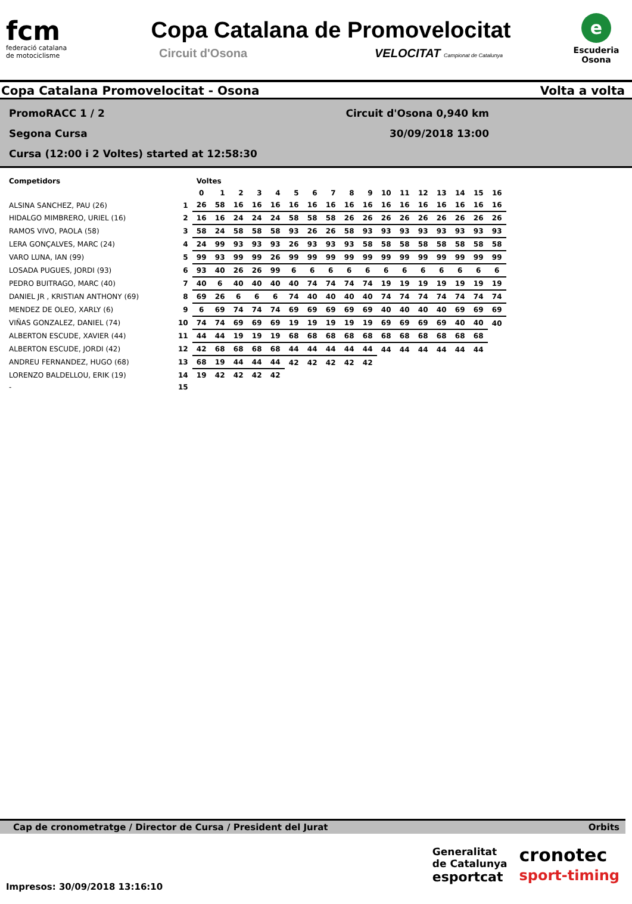fcm
federació catalana
de motociclisme
Copa Catalana de Promovelocitat
Circuit d'Osona VELOCITAT Campionat de Catalunya
e
Escuderia
Osona
Copa Catalana Promovelocitat - Osona Volta a volta
PromoRACC 1 / 2 Circuit d'Osona 0,940 km
Segona Cursa 30/09/2018 13:00
Cursa (12:00 i 2 Voltes) started at 12:58:30
| Competidors | | Voltes | | | | | | | | | | | | | | | | |
| --- | --- | --- | --- | --- | --- | --- | --- | --- | --- | --- | --- | --- | --- | --- | --- | --- | --- | --- |
| | | 0 | 1 | 2 | 3 | 4 | 5 | 6 | 7 | 8 | 9 | 10 | 11 | 12 | 13 | 14 | 15 | 16 |
| ALSINA SANCHEZ, PAU (26) | 1 | 26 | 58 | 16 | 16 | 16 | 16 | 16 | 16 | 16 | 16 | 16 | 16 | 16 | 16 | 16 | 16 | 16 |
| HIDALGO MIMBRERO, URIEL (16) | 2 | 16 | 16 | 24 | 24 | 24 | 58 | 58 | 58 | 26 | 26 | 26 | 26 | 26 | 26 | 26 | 26 | 26 |
| RAMOS VIVO, PAOLA (58) | 3 | 58 | 24 | 58 | 58 | 58 | 93 | 26 | 26 | 58 | 93 | 93 | 93 | 93 | 93 | 93 | 93 | 93 |
| LERA GONÇALVES, MARC (24) | 4 | 24 | 99 | 93 | 93 | 93 | 26 | 93 | 93 | 93 | 58 | 58 | 58 | 58 | 58 | 58 | 58 | 58 |
| VARO LUNA, IAN (99) | 5 | 99 | 93 | 99 | 99 | 26 | 99 | 99 | 99 | 99 | 99 | 99 | 99 | 99 | 99 | 99 | 99 | 99 |
| LOSADA PUGUES, JORDI (93) | 6 | 93 | 40 | 26 | 26 | 99 | 6 | 6 | 6 | 6 | 6 | 6 | 6 | 6 | 6 | 6 | 6 | 6 |
| PEDRO BUITRAGO, MARC (40) | 7 | 40 | 6 | 40 | 40 | 40 | 40 | 74 | 74 | 74 | 74 | 19 | 19 | 19 | 19 | 19 | 19 | 19 |
| DANIEL JR , KRISTIAN ANTHONY (69) | 8 | 69 | 26 | 6 | 6 | 6 | 74 | 40 | 40 | 40 | 40 | 74 | 74 | 74 | 74 | 74 | 74 | 74 |
| MENDEZ DE OLEO, XARLY (6) | 9 | 6 | 69 | 74 | 74 | 74 | 69 | 69 | 69 | 69 | 69 | 40 | 40 | 40 | 40 | 69 | 69 | 69 |
| VIÑAS GONZALEZ, DANIEL (74) | 10 | 74 | 74 | 69 | 69 | 69 | 19 | 19 | 19 | 19 | 19 | 69 | 69 | 69 | 69 | 40 | 40 | 40 |
| ALBERTON ESCUDE, XAVIER (44) | 11 | 44 | 44 | 19 | 19 | 19 | 68 | 68 | 68 | 68 | 68 | 68 | 68 | 68 | 68 | 68 | 68 | |
| ALBERTON ESCUDE, JORDI (42) | 12 | 42 | 68 | 68 | 68 | 68 | 44 | 44 | 44 | 44 | 44 | 44 | 44 | 44 | 44 | 44 | 44 | |
| ANDREU FERNANDEZ, HUGO (68) | 13 | 68 | 19 | 44 | 44 | 44 | 42 | 42 | 42 | 42 | 42 | | | | | | | |
| LORENZO BALDELLOU, ERIK (19) | 14 | 19 | 42 | 42 | 42 | 42 | | | | | | | | | | | | |
| - | 15 | | | | | | | | | | | | | | | | | |
Cap de cronometratge / Director de Cursa / President del Jurat Orbits
Impresos: 30/09/2018 13:16:10
Generalitat
de Catalunya
esportcat
cronotec
sport-timing